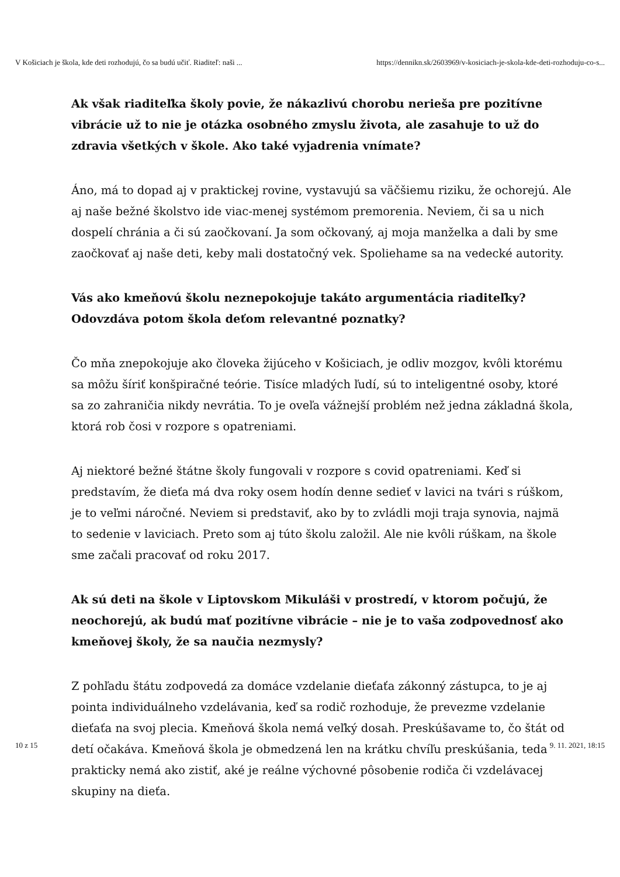V Košiciach je škola, kde deti rozhodujú, čo sa budú učiť. Riaditeľ: naši ... https://dennikn.sk/2603969/v-kosiciach-je-skola-kde-deti-rozhoduju-co-s...
Ak však riaditeľka školy povie, že nákazlivú chorobu nerieša pre pozitívne vibrácie už to nie je otázka osobného zmyslu života, ale zasahuje to už do zdravia všetkých v škole. Ako také vyjadrenia vnímate?
Áno, má to dopad aj v praktickej rovine, vystavujú sa väčšiemu riziku, že ochorejú. Ale aj naše bežné školstvo ide viac-menej systémom premorenia. Neviem, či sa u nich dospelí chránia a či sú zaočkovaní. Ja som očkovaný, aj moja manželka a dali by sme zaočkovať aj naše deti, keby mali dostatočný vek. Spoliehame sa na vedecké autority.
Vás ako kmeňovú školu neznepokojuje takáto argumentácia riaditeľky? Odovzdáva potom škola deťom relevantné poznatky?
Čo mňa znepokojuje ako človeka žijúceho v Košiciach, je odliv mozgov, kvôli ktorému sa môžu šíriť konšpiračné teórie. Tisíce mladých ľudí, sú to inteligentné osoby, ktoré sa zo zahraničia nikdy nevrátia. To je oveľa vážnejší problém než jedna základná škola, ktorá rob čosi v rozpore s opatreniami.
Aj niektoré bežné štátne školy fungovali v rozpore s covid opatreniami. Keď si predstavím, že dieťa má dva roky osem hodín denne sedieť v lavici na tvári s rúškom, je to veľmi náročné. Neviem si predstaviť, ako by to zvládli moji traja synovia, najmä to sedenie v laviciach. Preto som aj túto školu založil. Ale nie kvôli rúškam, na škole sme začali pracovať od roku 2017.
Ak sú deti na škole v Liptovskom Mikuláši v prostredí, v ktorom počujú, že neochorejú, ak budú mať pozitívne vibrácie – nie je to vaša zodpovednosť ako kmeňovej školy, že sa naučia nezmysly?
Z pohľadu štátu zodpovedá za domáce vzdelanie dieťaťa zákonný zástupca, to je aj pointa individuálneho vzdelávania, keď sa rodič rozhoduje, že prevezme vzdelanie dieťaťa na svoj plecia. Kmeňová škola nemá veľký dosah. Preskúšavame to, čo štát od detí očakáva. Kmeňová škola je obmedzená len na krátku chvíľu preskúšania, teda prakticky nemá ako zistiť, aké je reálne výchovné pôsobenie rodiča či vzdelávacej skupiny na dieťa.
10 z 15 9. 11. 2021, 18:15